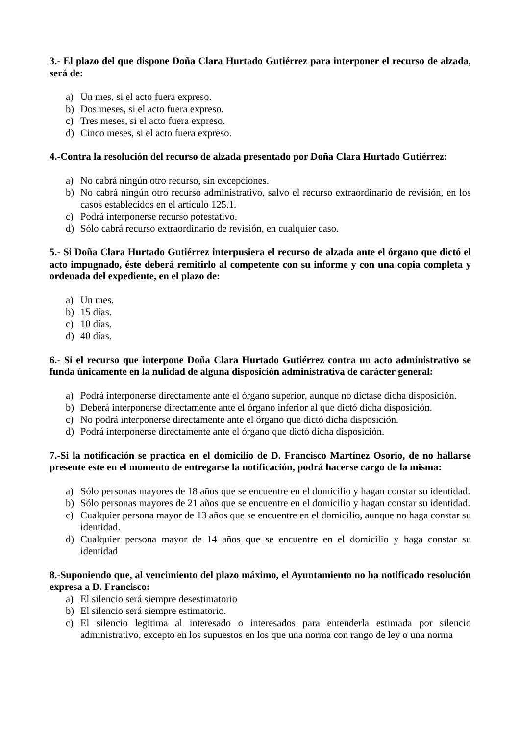3.- El plazo del que dispone Doña Clara Hurtado Gutiérrez para interponer el recurso de alzada, será de:
a) Un mes, si el acto fuera expreso.
b) Dos meses, si el acto fuera expreso.
c) Tres meses, si el acto fuera expreso.
d) Cinco meses, si el acto fuera expreso.
4.-Contra la resolución del recurso de alzada presentado por Doña Clara Hurtado Gutiérrez:
a) No cabrá ningún otro recurso, sin excepciones.
b) No cabrá ningún otro recurso administrativo, salvo el recurso extraordinario de revisión, en los casos establecidos en el artículo 125.1.
c) Podrá interponerse recurso potestativo.
d) Sólo cabrá recurso extraordinario de revisión, en cualquier caso.
5.- Si Doña Clara Hurtado Gutiérrez interpusiera el recurso de alzada ante el órgano que dictó el acto impugnado, éste deberá remitirlo al competente con su informe y con una copia completa y ordenada del expediente, en el plazo de:
a) Un mes.
b) 15 días.
c) 10 días.
d) 40 días.
6.- Si el recurso que interpone Doña Clara Hurtado Gutiérrez contra un acto administrativo se funda únicamente en la nulidad de alguna disposición administrativa de carácter general:
a) Podrá interponerse directamente ante el órgano superior, aunque no dictase dicha disposición.
b) Deberá interponerse directamente ante el órgano inferior al que dictó dicha disposición.
c) No podrá interponerse directamente ante el órgano que dictó dicha disposición.
d) Podrá interponerse directamente ante el órgano que dictó dicha disposición.
7.-Si la notificación se practica en el domicilio de D. Francisco Martínez Osorio, de no hallarse presente este en el momento de entregarse la notificación, podrá hacerse cargo de la misma:
a) Sólo personas mayores de 18 años que se encuentre en el domicilio y hagan constar su identidad.
b) Sólo personas mayores de 21 años que se encuentre en el domicilio y hagan constar su identidad.
c) Cualquier persona mayor de 13 años que se encuentre en el domicilio, aunque no haga constar su identidad.
d) Cualquier persona mayor de 14 años que se encuentre en el domicilio y haga constar su identidad
8.-Suponiendo que, al vencimiento del plazo máximo, el Ayuntamiento no ha notificado resolución expresa a D. Francisco:
a) El silencio será siempre desestimatorio
b) El silencio será siempre estimatorio.
c) El silencio legitima al interesado o interesados para entenderla estimada por silencio administrativo, excepto en los supuestos en los que una norma con rango de ley o una norma